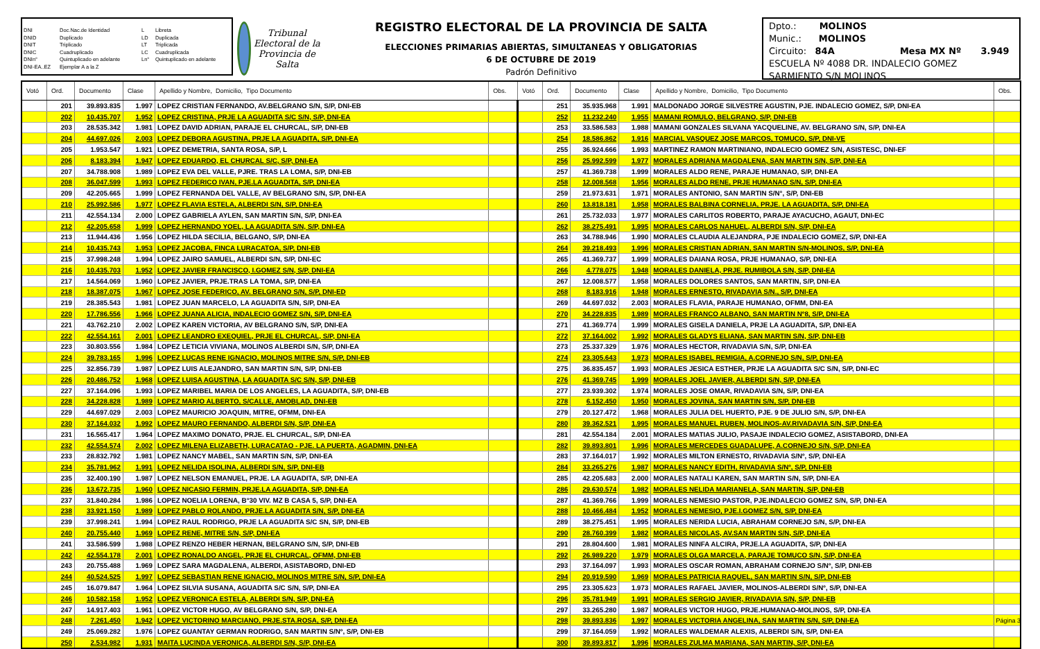DNI
DNID
DNIT
DNIC
DNIn°
DNI-EA..EZ
Doc.Nac.de Identidad
Duplicado
Triplicado
Cuadruplicado
Quintuplicado en adelante
Ejemplar A a la Z
L
LD
LT
LC
Ln°
Libreta
Duplicada
Triplicada
Cuadruplicada
Quintuplicado en adelante
Tribunal Electoral de la Provincia de Salta
REGISTRO ELECTORAL DE LA PROVINCIA DE SALTA
ELECCIONES PRIMARIAS ABIERTAS, SIMULTANEAS Y OBLIGATORIAS
6 DE OCTUBRE DE 2019
Padrón Definitivo
Dpto.: MOLINOS
Munic.: MOLINOS
Circuito: 84A Mesa MX Nº 3.949
ESCUELA Nº 4088 DR. INDALECIO GOMEZ
SARMIENTO S/N MOLINOS
| Votó | Ord. | Documento | Clase | Apellido y Nombre, Domicilio, Tipo Documento | Obs. | Votó | Ord. | Documento | Clase | Apellido y Nombre, Domicilio, Tipo Documento | Obs. |
| --- | --- | --- | --- | --- | --- | --- | --- | --- | --- | --- | --- |
| | 201 | 39.893.835 | 1.997 | LOPEZ CRISTIAN FERNANDO, AV.BELGRANO S/N, S/P, DNI-EB | | | 251 | 35.935.968 | 1.991 | MALDONADO JORGE SILVESTRE AGUSTIN, PJE. INDALECIO GOMEZ, S/P, DNI-EA | |
| | 202 | 10.435.707 | 1.952 | LOPEZ CRISTINA, PRJE LA AGUADITA S/C S/N, S/P, DNI-EA | | | 252 | 11.232.240 | 1.955 | MAMANI ROMULO, BELGRANO, S/P, DNI-EB | |
| | 203 | 28.535.342 | 1.981 | LOPEZ DAVID ADRIAN, PARAJE EL CHURCAL, S/P, DNI-EB | | | 253 | 33.586.583 | 1.988 | MAMANI GONZALES SILVANA YACQUELINE, AV. BELGRANO S/N, S/P, DNI-EA | |
| | 204 | 44.697.026 | 2.003 | LOPEZ DEBORA AGUSTINA, PRJE LA AGUADITA, S/P, DNI-EA | | | 254 | 18.586.862 | 1.916 | MARCIAL VASQUEZ JOSE MARCOS, TOMUCO, S/P, DNI-VE | |
| | 205 | 1.953.547 | 1.921 | LOPEZ DEMETRIA, SANTA ROSA, S/P, L | | | 255 | 36.924.666 | 1.993 | MARTINEZ RAMON MARTINIANO, INDALECIO GOMEZ S/N, ASISTESC, DNI-EF | |
| | 206 | 8.183.394 | 1.947 | LOPEZ EDUARDO, EL CHURCAL S/C, S/P, DNI-EA | | | 256 | 25.992.599 | 1.977 | MORALES ADRIANA MAGDALENA, SAN MARTIN S/N, S/P, DNI-EA | |
| | 207 | 34.788.908 | 1.989 | LOPEZ EVA DEL VALLE, PJRE. TRAS LA LOMA, S/P, DNI-EB | | | 257 | 41.369.738 | 1.999 | MORALES ALDO RENE, PARAJE HUMANAO, S/P, DNI-EA | |
| | 208 | 36.047.599 | 1.993 | LOPEZ FEDERICO IVAN, PJE.LA AGUADITA, S/P, DNI-EA | | | 258 | 12.008.568 | 1.956 | MORALES ALDO RENE, PRJE HUMANAO S/N, S/P, DNI-EA | |
| | 209 | 42.205.665 | 1.999 | LOPEZ FERNANDA DEL VALLE, AV BELGRANO S/N, S/P, DNI-EA | | | 259 | 21.973.631 | 1.971 | MORALES ANTONIO, SAN MARTIN S/N°, S/P, DNI-EB | |
| | 210 | 25.992.586 | 1.977 | LOPEZ FLAVIA ESTELA, ALBERDI S/N, S/P, DNI-EA | | | 260 | 13.818.181 | 1.958 | MORALES BALBINA CORNELIA, PRJE. LA AGUADITA, S/P, DNI-EA | |
| | 211 | 42.554.134 | 2.000 | LOPEZ GABRIELA AYLEN, SAN MARTIN S/N, S/P, DNI-EA | | | 261 | 25.732.033 | 1.977 | MORALES CARLITOS ROBERTO, PARAJE AYACUCHO, AGAUT, DNI-EC | |
| | 212 | 42.205.658 | 1.999 | LOPEZ HERNANDO YOEL, LA AGUADITA S/N, S/P, DNI-EA | | | 262 | 38.275.491 | 1.995 | MORALES CARLOS NAHUEL, ALBERDI S/N, S/P, DNI-EA | |
| | 213 | 11.944.436 | 1.956 | LOPEZ HILDA SECILIA, BELGANO, S/P, DNI-EA | | | 263 | 34.788.946 | 1.990 | MORALES CLAUDIA ALEJANDRA, PJE INDALECIO GOMEZ, S/P, DNI-EA | |
| | 214 | 10.435.743 | 1.953 | LOPEZ JACOBA, FINCA LURACATOA, S/P, DNI-EB | | | 264 | 39.218.493 | 1.996 | MORALES CRISTIAN ADRIAN, SAN MARTIN S/N-MOLINOS, S/P, DNI-EA | |
| | 215 | 37.998.248 | 1.994 | LOPEZ JAIRO SAMUEL, ALBERDI S/N, S/P, DNI-EC | | | 265 | 41.369.737 | 1.999 | MORALES DAIANA ROSA, PRJE HUMANAO, S/P, DNI-EA | |
| | 216 | 10.435.703 | 1.952 | LOPEZ JAVIER FRANCISCO, I.GOMEZ S/N, S/P, DNI-EA | | | 266 | 4.778.075 | 1.948 | MORALES DANIELA, PRJE. RUMIBOLA S/N, S/P, DNI-EA | |
| | 217 | 14.564.069 | 1.960 | LOPEZ JAVIER, PRJE.TRAS LA TOMA, S/P, DNI-EA | | | 267 | 12.008.577 | 1.958 | MORALES DOLORES SANTOS, SAN MARTIN, S/P, DNI-EA | |
| | 218 | 18.387.075 | 1.967 | LOPEZ JOSE FEDERICO, AV. BELGRANO S/N, S/P, DNI-ED | | | 268 | 8.183.916 | 1.948 | MORALES ERNESTO, RIVADAVIA S/N., S/P, DNI-EA | |
| | 219 | 28.385.543 | 1.981 | LOPEZ JUAN MARCELO, LA AGUADITA S/N, S/P, DNI-EA | | | 269 | 44.697.032 | 2.003 | MORALES FLAVIA, PARAJE HUMANAO, OFMM, DNI-EA | |
| | 220 | 17.786.556 | 1.966 | LOPEZ JUANA ALICIA, INDALECIO GOMEZ S/N, S/P, DNI-EA | | | 270 | 34.228.835 | 1.989 | MORALES FRANCO ALBANO, SAN MARTIN Nº8, S/P, DNI-EA | |
| | 221 | 43.762.210 | 2.002 | LOPEZ KAREN VICTORIA, AV BELGRANO S/N, S/P, DNI-EA | | | 271 | 41.369.774 | 1.999 | MORALES GISELA DANIELA, PRJE LA AGUADITA, S/P, DNI-EA | |
| | 222 | 42.554.161 | 2.001 | LOPEZ LEANDRO EXEQUIEL, PRJE EL CHURCAL, S/P, DNI-EA | | | 272 | 37.164.002 | 1.992 | MORALES GLADYS ELIANA, SAN MARTIN S/N, S/P, DNI-EB | |
| | 223 | 30.803.556 | 1.984 | LOPEZ LETICIA VIVIANA, MOLINOS ALBERDI S/N, S/P, DNI-EA | | | 273 | 25.337.329 | 1.976 | MORALES HECTOR, RIVADAVIA S/N, S/P, DNI-EA | |
| | 224 | 39.783.165 | 1.996 | LOPEZ LUCAS RENE IGNACIO, MOLINOS MITRE S/N, S/P, DNI-EB | | | 274 | 23.305.643 | 1.973 | MORALES ISABEL REMIGIA, A.CORNEJO S/N, S/P, DNI-EA | |
| | 225 | 32.856.739 | 1.987 | LOPEZ LUIS ALEJANDRO, SAN MARTIN S/N, S/P, DNI-EB | | | 275 | 36.835.457 | 1.993 | MORALES JESICA ESTHER, PRJE LA AGUADITA S/C S/N, S/P, DNI-EC | |
| | 226 | 20.486.752 | 1.968 | LOPEZ LUISA AGUSTINA, LA AGUADITA S/C S/N, S/P, DNI-EB | | | 276 | 41.369.745 | 1.999 | MORALES JOEL JAVIER, ALBERDI S/N, S/P, DNI-EA | |
| | 227 | 37.164.096 | 1.993 | LOPEZ MARIBEL MARIA DE LOS ANGELES, LA AGUADITA, S/P, DNI-EB | | | 277 | 23.939.302 | 1.974 | MORALES JOSE OMAR, RIVADAVIA S/N, S/P, DNI-EA | |
| | 228 | 34.228.828 | 1.989 | LOPEZ MARIO ALBERTO, S/CALLE, AMOBLAD, DNI-EB | | | 278 | 6.152.450 | 1.950 | MORALES JOVINA, SAN MARTIN S/N, S/P, DNI-EB | |
| | 229 | 44.697.029 | 2.003 | LOPEZ MAURICIO JOAQUIN, MITRE, OFMM, DNI-EA | | | 279 | 20.127.472 | 1.968 | MORALES JULIA DEL HUERTO, PJE. 9 DE JULIO S/N, S/P, DNI-EA | |
| | 230 | 37.164.032 | 1.992 | LOPEZ MAURO FERNANDO, ALBERDI S/N, S/P, DNI-EA | | | 280 | 39.362.521 | 1.995 | MORALES MANUEL RUBEN, MOLINOS-AV.RIVADAVIA S/N, S/P, DNI-EA | |
| | 231 | 16.565.417 | 1.964 | LOPEZ MAXIMO DONATO, PRJE. EL CHURCAL, S/P, DNI-EA | | | 281 | 42.554.184 | 2.001 | MORALES MATIAS JULIO, PASAJE INDALECIO GOMEZ, ASISTABORD, DNI-EA | |
| | 232 | 42.554.574 | 2.002 | LOPEZ MILENA ELIZABETH, LURACATAO - PJE. LA PUERTA, AGADMIN, DNI-EA | | | 282 | 39.893.801 | 1.996 | MORALES MERCEDES GUADALUPE, A.CORNEJO S/N, S/P, DNI-EA | |
| | 233 | 28.832.792 | 1.981 | LOPEZ NANCY MABEL, SAN MARTIN S/N, S/P, DNI-EA | | | 283 | 37.164.017 | 1.992 | MORALES MILTON ERNESTO, RIVADAVIA S/Nº, S/P, DNI-EA | |
| | 234 | 35.781.962 | 1.991 | LOPEZ NELIDA ISOLINA, ALBERDI S/N, S/P, DNI-EB | | | 284 | 33.265.276 | 1.987 | MORALES NANCY EDITH, RIVADAVIA S/Nº, S/P, DNI-EB | |
| | 235 | 32.400.190 | 1.987 | LOPEZ NELSON EMANUEL, PRJE. LA AGUADITA, S/P, DNI-EA | | | 285 | 42.205.683 | 2.000 | MORALES NATALI KAREN, SAN MARTIN S/N, S/P, DNI-EA | |
| | 236 | 13.672.735 | 1.960 | LOPEZ NICASIO FERMIN, PRJE.LA AGUADITA, S/P, DNI-EA | | | 286 | 29.630.574 | 1.982 | MORALES NELIDA MARIANELA, SAN MARTIN, S/P, DNI-EB | |
| | 237 | 31.840.284 | 1.986 | LOPEZ NOELIA LORENA, B°30 VIV. MZ B CASA 5, S/P, DNI-EA | | | 287 | 41.369.766 | 1.999 | MORALES NEMESIO PASTOR, PJE.INDALECIO GOMEZ S/N, S/P, DNI-EA | |
| | 238 | 33.921.150 | 1.989 | LOPEZ PABLO ROLANDO, PRJE.LA AGUADITA S/N, S/P, DNI-EA | | | 288 | 10.466.484 | 1.952 | MORALES NEMESIO, PJE.I.GOMEZ S/N, S/P, DNI-EA | |
| | 239 | 37.998.241 | 1.994 | LOPEZ RAUL RODRIGO, PRJE LA AGUADITA S/C SN, S/P, DNI-EB | | | 289 | 38.275.451 | 1.995 | MORALES NERIDA LUCIA, ABRAHAM CORNEJO S/N, S/P, DNI-EA | |
| | 240 | 20.755.440 | 1.969 | LOPEZ RENE, MITRE S/N, S/P, DNI-EA | | | 290 | 28.760.399 | 1.982 | MORALES NICOLAS, AV.SAN MARTIN S/N, S/P, DNI-EA | |
| | 241 | 33.586.599 | 1.988 | LOPEZ RENZO HEBER HERNAN, BELGRANO S/N, S/P, DNI-EB | | | 291 | 28.804.600 | 1.981 | MORALES NINFA ALCIRA, PRJE.LA AGUADITA, S/P, DNI-EA | |
| | 242 | 42.554.178 | 2.001 | LOPEZ RONALDO ANGEL, PRJE EL CHURCAL, OFMM, DNI-EB | | | 292 | 26.989.220 | 1.979 | MORALES OLGA MARCELA, PARAJE TOMUCO S/N, S/P, DNI-EA | |
| | 243 | 20.755.488 | 1.969 | LOPEZ SARA MAGDALENA, ALBERDI, ASISTABORD, DNI-ED | | | 293 | 37.164.097 | 1.993 | MORALES OSCAR ROMAN, ABRAHAM CORNEJO S/Nº, S/P, DNI-EB | |
| | 244 | 40.524.525 | 1.997 | LOPEZ SEBASTIAN RENE IGNACIO, MOLINOS MITRE S/N, S/P, DNI-EA | | | 294 | 20.919.590 | 1.969 | MORALES PATRICIA RAQUEL, SAN MARTIN S/N, S/P, DNI-EB | |
| | 245 | 16.079.847 | 1.964 | LOPEZ SILVIA SUSANA, AGUADITA S/C S/N, S/P, DNI-EA | | | 295 | 23.305.623 | 1.973 | MORALES RAFAEL JAVIER, MOLINOS-ALBERDI S/Nº, S/P, DNI-EA | |
| | 246 | 10.582.158 | 1.952 | LOPEZ VERONICA ESTELA, ALBERDI S/N, S/P, DNI-EA | | | 296 | 35.781.949 | 1.991 | MORALES SERGIO JAVIER, RIVADAVIA S/N, S/P, DNI-EB | |
| | 247 | 14.917.403 | 1.961 | LOPEZ VICTOR HUGO, AV BELGRANO S/N, S/P, DNI-EA | | | 297 | 33.265.280 | 1.987 | MORALES VICTOR HUGO, PRJE.HUMANAO-MOLINOS, S/P, DNI-EA | |
| | 248 | 7.261.450 | 1.942 | LOPEZ VICTORINO MARCIANO, PRJE.STA.ROSA, S/P, DNI-EA | | | 298 | 39.893.836 | 1.997 | MORALES VICTORIA ANGELINA, SAN MARTIN S/N, S/P, DNI-EA | |
| | 249 | 25.069.282 | 1.976 | LOPEZ GUANTAY GERMAN RODRIGO, SAN MARTIN S/Nº, S/P, DNI-EB | | | 299 | 37.164.059 | 1.992 | MORALES WALDEMAR ALEXIS, ALBERDI S/N, S/P, DNI-EA | |
| | 250 | 2.534.982 | 1.931 | MAITA LUCINDA VERONICA, ALBERDI S/N, S/P, DNI-EA | | | 300 | 39.893.817 | 1.996 | MORALES ZULMA MARIANA, SAN MARTIN, S/P, DNI-EA | |
Página 3